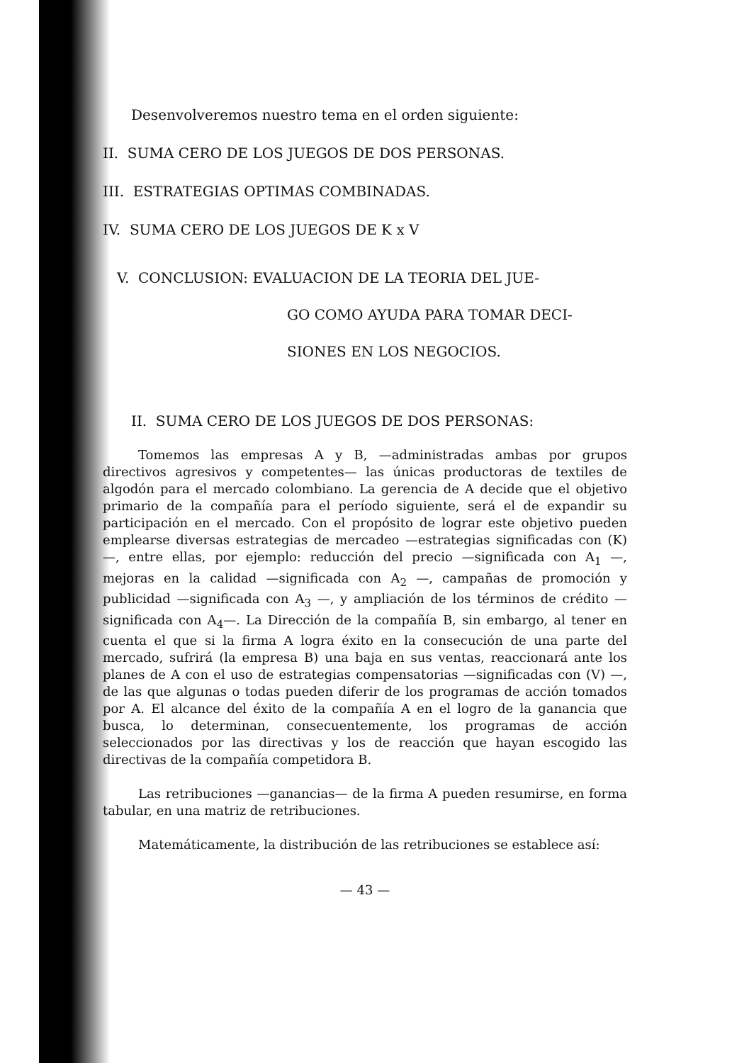Desenvolveremos nuestro tema en el orden siguiente:
II. SUMA CERO DE LOS JUEGOS DE DOS PERSONAS.
III. ESTRATEGIAS OPTIMAS COMBINADAS.
IV. SUMA CERO DE LOS JUEGOS DE K x V
V. CONCLUSION: EVALUACION DE LA TEORIA DEL JUE-
GO COMO AYUDA PARA TOMAR DECI-
SIONES EN LOS NEGOCIOS.
II. SUMA CERO DE LOS JUEGOS DE DOS PERSONAS:
Tomemos las empresas A y B, —administradas ambas por grupos directivos agresivos y competentes— las únicas productoras de textiles de algodón para el mercado colombiano. La gerencia de A decide que el objetivo primario de la compañía para el período siguiente, será el de expandir su participación en el mercado. Con el propósito de lograr este objetivo pueden emplearse diversas estrategias de mercadeo —estrategias significadas con (K)—, entre ellas, por ejemplo: reducción del precio —significada con A<sub>1</sub> —, mejoras en la calidad —significada con A<sub>2</sub> —, campañas de promoción y publicidad —significada con A<sub>3</sub> —, y ampliación de los términos de crédito —significada con A<sub>4</sub>—. La Dirección de la compañía B, sin embargo, al tener en cuenta el que si la firma A logra éxito en la consecución de una parte del mercado, sufrirá (la empresa B) una baja en sus ventas, reaccionará ante los planes de A con el uso de estrategias compensatorias —significadas con (V) —, de las que algunas o todas pueden diferir de los programas de acción tomados por A. El alcance del éxito de la compañía A en el logro de la ganancia que busca, lo determinan, consecuentemente, los programas de acción seleccionados por las directivas y los de reacción que hayan escogido las directivas de la compañía competidora B.
Las retribuciones —ganancias— de la firma A pueden resumirse, en forma tabular, en una matriz de retribuciones.
Matemáticamente, la distribución de las retribuciones se establece así:
— 43 —